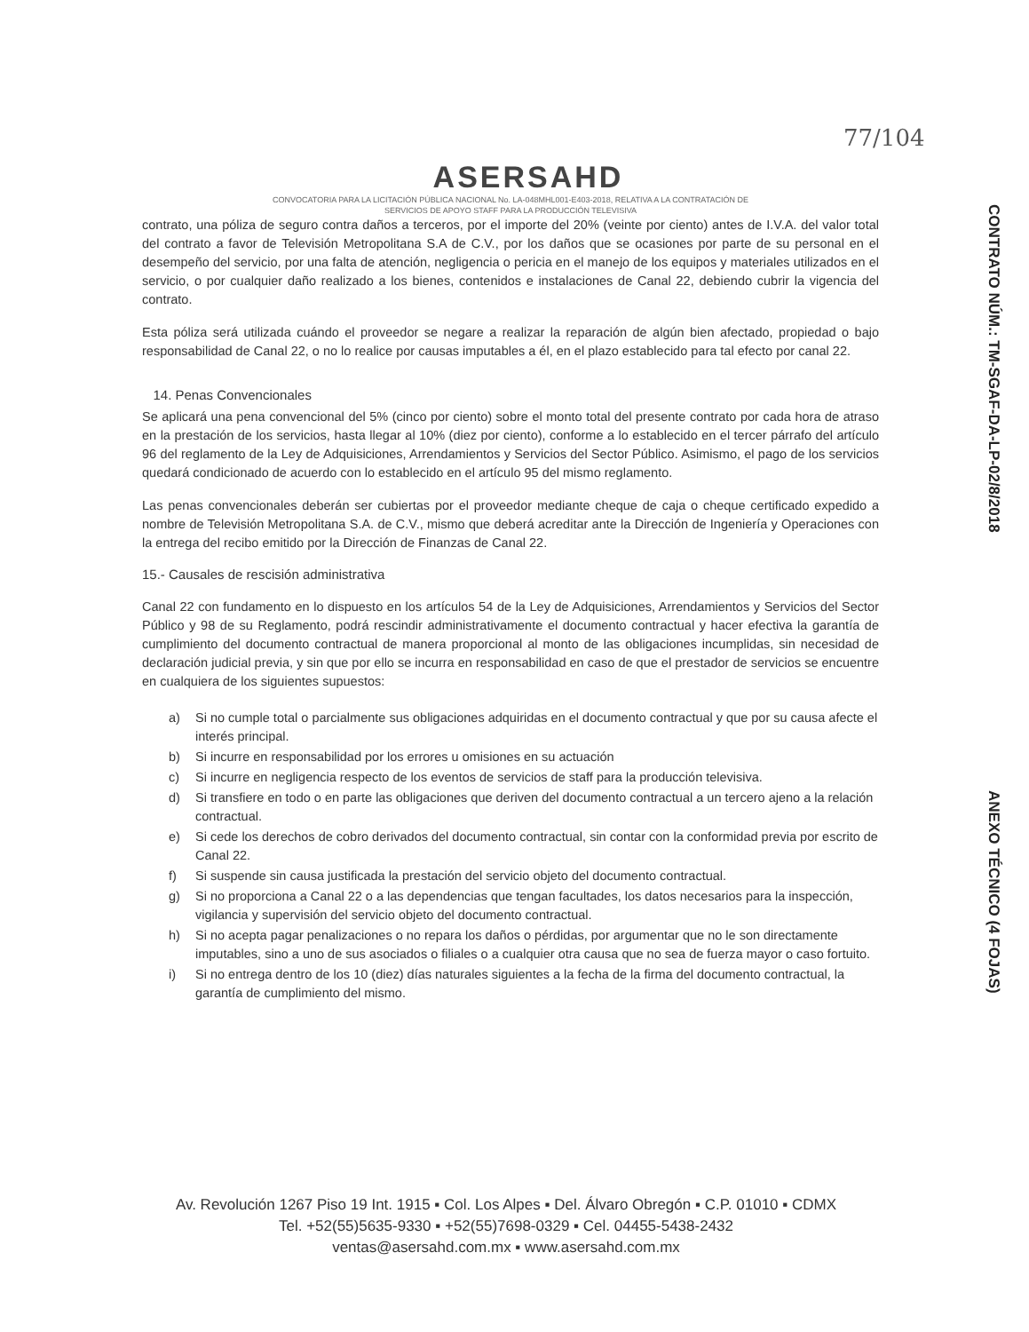77/104
ASERSAHD
CONVOCATORIA PARA LA LICITACIÓN PÚBLICA NACIONAL No. LA-048MHL001-E403-2018, RELATIVA A LA CONTRATACIÓN DE
SERVICIOS DE APOYO STAFF PARA LA PRODUCCIÓN TELEVISIVA
contrato, una póliza de seguro contra daños a terceros, por el importe del 20% (veinte por ciento) antes de I.V.A. del valor total del contrato a favor de Televisión Metropolitana S.A de C.V., por los daños que se ocasiones por parte de su personal en el desempeño del servicio, por una falta de atención, negligencia o pericia en el manejo de los equipos y materiales utilizados en el servicio, o por cualquier daño realizado a los bienes, contenidos e instalaciones de Canal 22, debiendo cubrir la vigencia del contrato.
Esta póliza será utilizada cuándo el proveedor se negare a realizar la reparación de algún bien afectado, propiedad o bajo responsabilidad de Canal 22, o no lo realice por causas imputables a él, en el plazo establecido para tal efecto por canal 22.
14. Penas Convencionales
Se aplicará una pena convencional del 5% (cinco por ciento) sobre el monto total del presente contrato por cada hora de atraso en la prestación de los servicios, hasta llegar al 10% (diez por ciento), conforme a lo establecido en el tercer párrafo del artículo 96 del reglamento de la Ley de Adquisiciones, Arrendamientos y Servicios del Sector Público. Asimismo, el pago de los servicios quedará condicionado de acuerdo con lo establecido en el artículo 95 del mismo reglamento.
Las penas convencionales deberán ser cubiertas por el proveedor mediante cheque de caja o cheque certificado expedido a nombre de Televisión Metropolitana S.A. de C.V., mismo que deberá acreditar ante la Dirección de Ingeniería y Operaciones con la entrega del recibo emitido por la Dirección de Finanzas de Canal 22.
15.- Causales de rescisión administrativa
Canal 22 con fundamento en lo dispuesto en los artículos 54 de la Ley de Adquisiciones, Arrendamientos y Servicios del Sector Público y 98 de su Reglamento, podrá rescindir administrativamente el documento contractual y hacer efectiva la garantía de cumplimiento del documento contractual de manera proporcional al monto de las obligaciones incumplidas, sin necesidad de declaración judicial previa, y sin que por ello se incurra en responsabilidad en caso de que el prestador de servicios se encuentre en cualquiera de los siguientes supuestos:
a) Si no cumple total o parcialmente sus obligaciones adquiridas en el documento contractual y que por su causa afecte el interés principal.
b) Si incurre en responsabilidad por los errores u omisiones en su actuación
c) Si incurre en negligencia respecto de los eventos de servicios de staff para la producción televisiva.
d) Si transfiere en todo o en parte las obligaciones que deriven del documento contractual a un tercero ajeno a la relación contractual.
e) Si cede los derechos de cobro derivados del documento contractual, sin contar con la conformidad previa por escrito de Canal 22.
f) Si suspende sin causa justificada la prestación del servicio objeto del documento contractual.
g) Si no proporciona a Canal 22 o a las dependencias que tengan facultades, los datos necesarios para la inspección, vigilancia y supervisión del servicio objeto del documento contractual.
h) Si no acepta pagar penalizaciones o no repara los daños o pérdidas, por argumentar que no le son directamente imputables, sino a uno de sus asociados o filiales o a cualquier otra causa que no sea de fuerza mayor o caso fortuito.
i) Si no entrega dentro de los 10 (diez) días naturales siguientes a la fecha de la firma del documento contractual, la garantía de cumplimiento del mismo.
Av. Revolución 1267 Piso 19 Int. 1915 ▪ Col. Los Alpes ▪ Del. Álvaro Obregón ▪ C.P. 01010 ▪ CDMX
Tel. +52(55)5635-9330 ▪ +52(55)7698-0329 ▪ Cel. 04455-5438-2432
ventas@asersahd.com.mx ▪ www.asersahd.com.mx
CONTRATO NÚM.: TM-SGAF-DA-LP-02/8/2018
ANEXO TÉCNICO (4 FOJAS)